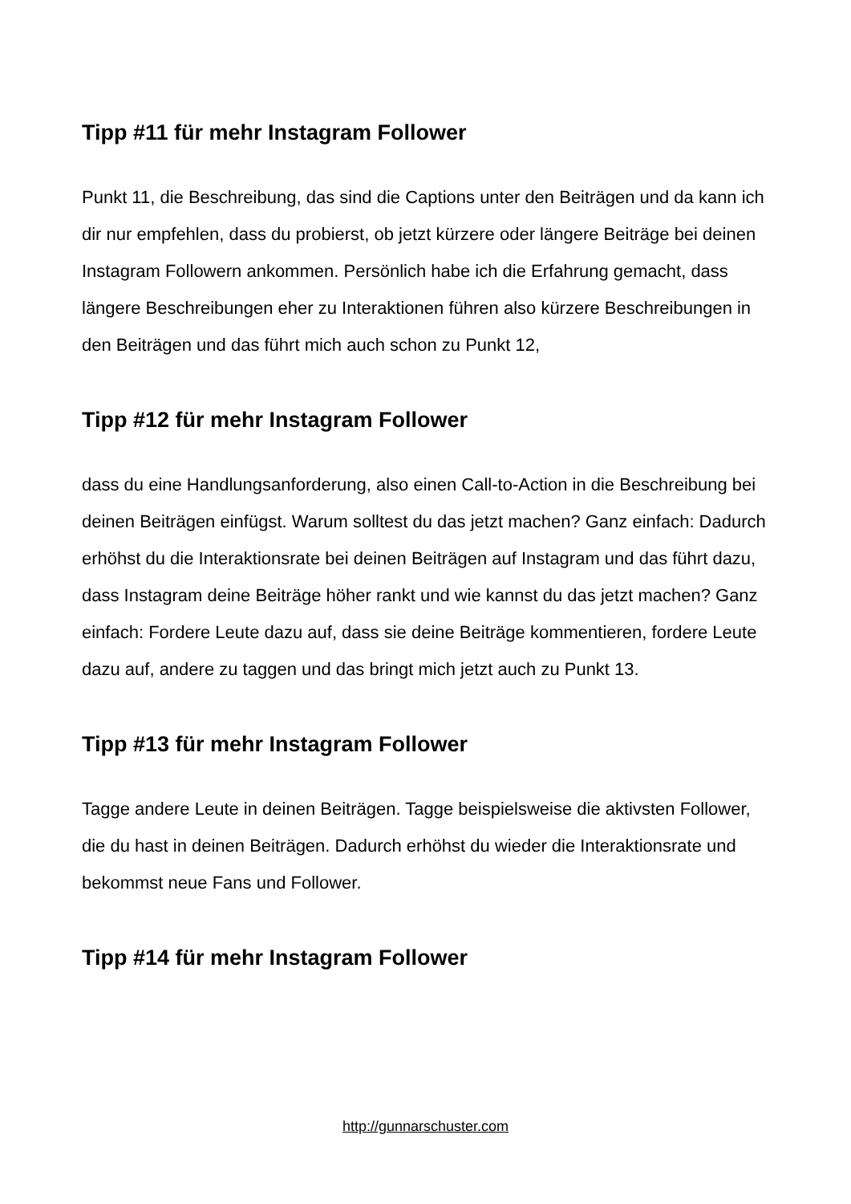Tipp #11 für mehr Instagram Follower
Punkt 11, die Beschreibung, das sind die Captions unter den Beiträgen und da kann ich dir nur empfehlen, dass du probierst, ob jetzt kürzere oder längere Beiträge bei deinen Instagram Followern ankommen. Persönlich habe ich die Erfahrung gemacht, dass längere Beschreibungen eher zu Interaktionen führen also kürzere Beschreibungen in den Beiträgen und das führt mich auch schon zu Punkt 12,
Tipp #12 für mehr Instagram Follower
dass du eine Handlungsanforderung, also einen Call-to-Action in die Beschreibung bei deinen Beiträgen einfügst. Warum solltest du das jetzt machen? Ganz einfach: Dadurch erhöhst du die Interaktionsrate bei deinen Beiträgen auf Instagram und das führt dazu, dass Instagram deine Beiträge höher rankt und wie kannst du das jetzt machen? Ganz einfach: Fordere Leute dazu auf, dass sie deine Beiträge kommentieren, fordere Leute dazu auf, andere zu taggen und das bringt mich jetzt auch zu Punkt 13.
Tipp #13 für mehr Instagram Follower
Tagge andere Leute in deinen Beiträgen. Tagge beispielsweise die aktivsten Follower, die du hast in deinen Beiträgen. Dadurch erhöhst du wieder die Interaktionsrate und bekommst neue Fans und Follower.
Tipp #14 für mehr Instagram Follower
http://gunnarschuster.com